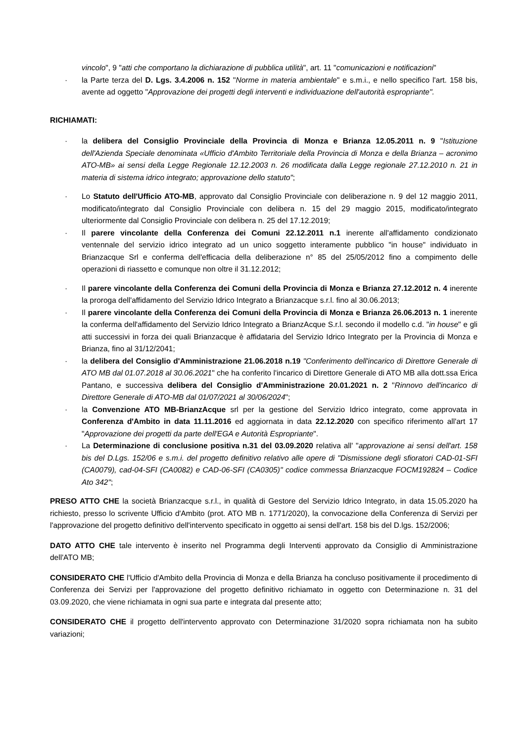vincolo", 9 "atti che comportano la dichiarazione di pubblica utilità", art. 11 "comunicazioni e notificazioni"
· la Parte terza del D. Lgs. 3.4.2006 n. 152 "Norme in materia ambientale" e s.m.i., e nello specifico l'art. 158 bis, avente ad oggetto "Approvazione dei progetti degli interventi e individuazione dell'autorità espropriante".
RICHIAMATI:
· la delibera del Consiglio Provinciale della Provincia di Monza e Brianza 12.05.2011 n. 9 "Istituzione dell'Azienda Speciale denominata «Ufficio d'Ambito Territoriale della Provincia di Monza e della Brianza – acronimo ATO-MB» ai sensi della Legge Regionale 12.12.2003 n. 26 modificata dalla Legge regionale 27.12.2010 n. 21 in materia di sistema idrico integrato; approvazione dello statuto";
· Lo Statuto dell'Ufficio ATO-MB, approvato dal Consiglio Provinciale con deliberazione n. 9 del 12 maggio 2011, modificato/integrato dal Consiglio Provinciale con delibera n. 15 del 29 maggio 2015, modificato/integrato ulteriormente dal Consiglio Provinciale con delibera n. 25 del 17.12.2019;
· Il parere vincolante della Conferenza dei Comuni 22.12.2011 n.1 inerente all'affidamento condizionato ventennale del servizio idrico integrato ad un unico soggetto interamente pubblico "in house" individuato in Brianzacque Srl e conferma dell'efficacia della deliberazione n° 85 del 25/05/2012 fino a compimento delle operazioni di riassetto e comunque non oltre il 31.12.2012;
· Il parere vincolante della Conferenza dei Comuni della Provincia di Monza e Brianza 27.12.2012 n. 4 inerente la proroga dell'affidamento del Servizio Idrico Integrato a Brianzacque s.r.l. fino al 30.06.2013;
· Il parere vincolante della Conferenza dei Comuni della Provincia di Monza e Brianza 26.06.2013 n. 1 inerente la conferma dell'affidamento del Servizio Idrico Integrato a BrianzAcque S.r.l. secondo il modello c.d. "in house" e gli atti successivi in forza dei quali Brianzacque è affidataria del Servizio Idrico Integrato per la Provincia di Monza e Brianza, fino al 31/12/2041;
· la delibera del Consiglio d'Amministrazione 21.06.2018 n.19 "Conferimento dell'incarico di Direttore Generale di ATO MB dal 01.07.2018 al 30.06.2021" che ha conferito l'incarico di Direttore Generale di ATO MB alla dott.ssa Erica Pantano, e successiva delibera del Consiglio d'Amministrazione 20.01.2021 n. 2 "Rinnovo dell'incarico di Direttore Generale di ATO-MB dal 01/07/2021 al 30/06/2024";
· la Convenzione ATO MB-BrianzAcque srl per la gestione del Servizio Idrico integrato, come approvata in Conferenza d'Ambito in data 11.11.2016 ed aggiornata in data 22.12.2020 con specifico riferimento all'art 17 "Approvazione dei progetti da parte dell'EGA e Autorità Espropriante".
· La Determinazione di conclusione positiva n.31 del 03.09.2020 relativa all' "approvazione ai sensi dell'art. 158 bis del D.Lgs. 152/06 e s.m.i. del progetto definitivo relativo alle opere di "Dismissione degli sfioratori CAD-01-SFI (CA0079), cad-04-SFI (CA0082) e CAD-06-SFI (CA0305)" codice commessa Brianzacque FOCM192824 – Codice Ato 342";
PRESO ATTO CHE la società Brianzacque s.r.l., in qualità di Gestore del Servizio Idrico Integrato, in data 15.05.2020 ha richiesto, presso lo scrivente Ufficio d'Ambito (prot. ATO MB n. 1771/2020), la convocazione della Conferenza di Servizi per l'approvazione del progetto definitivo dell'intervento specificato in oggetto ai sensi dell'art. 158 bis del D.lgs. 152/2006;
DATO ATTO CHE tale intervento è inserito nel Programma degli Interventi approvato da Consiglio di Amministrazione dell'ATO MB;
CONSIDERATO CHE l'Ufficio d'Ambito della Provincia di Monza e della Brianza ha concluso positivamente il procedimento di Conferenza dei Servizi per l'approvazione del progetto definitivo richiamato in oggetto con Determinazione n. 31 del 03.09.2020, che viene richiamata in ogni sua parte e integrata dal presente atto;
CONSIDERATO CHE il progetto dell'intervento approvato con Determinazione 31/2020 sopra richiamata non ha subito variazioni;